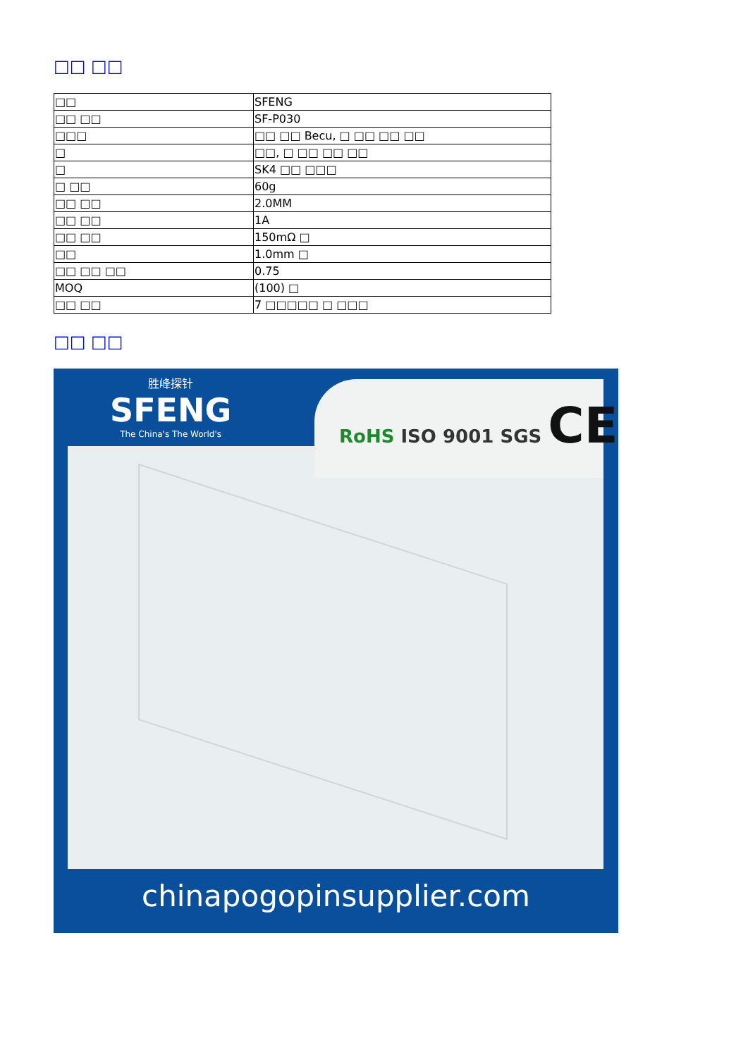□□ □□
| □□ | SFENG |
| □□ □□ | SF-P030 |
| □□□ | □□ □□ Becu, □ □□ □□ □□ |
| □ | □□, □ □□ □□ □□ |
| □ | SK4 □□ □□□ |
| □ □□ | 60g |
| □□ □□ | 2.0MM |
| □□ □□ | 1A |
| □□ □□ | 150mΩ □ |
| □□ | 1.0mm □ |
| □□ □□ □□ | 0.75 |
| MOQ | (100) □ |
| □□ □□ | 7 □□□□□ □ □□□ |
□□ □□
胜峰探针
SFENG
The China's The World's
RoHS ISO 9001 SGS CE
chinapogopinsupplier.com